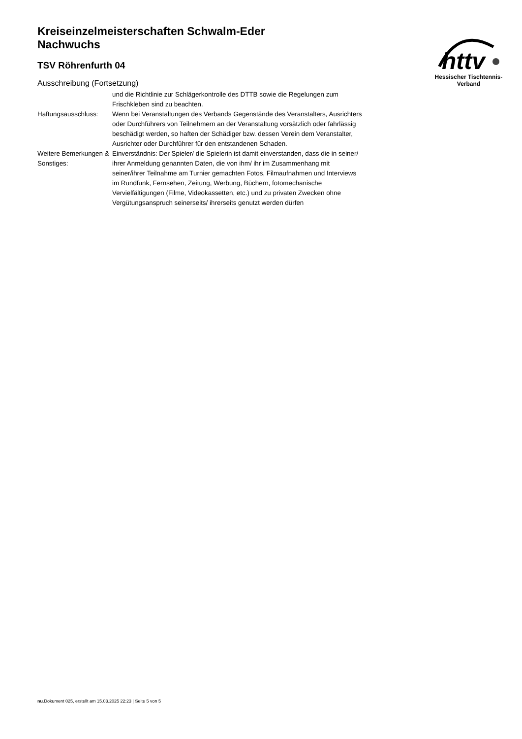httv
Hessischer Tischtennis-Verband
Kreiseinzelmeisterschaften Schwalm-Eder
Nachwuchs
TSV Röhrenfurth 04
Ausschreibung (Fortsetzung)
| | und die Richtlinie zur Schlägerkontrolle des DTTB sowie die Regelungen zum Frischkleben sind zu beachten. |
| Haftungsausschluss: | Wenn bei Veranstaltungen des Verbands Gegenstände des Veranstalters, Ausrichters oder Durchführers von Teilnehmern an der Veranstaltung vorsätzlich oder fahrlässig beschädigt werden, so haften der Schädiger bzw. dessen Verein dem Veranstalter, Ausrichter oder Durchführer für den entstandenen Schaden. |
| Weitere Bemerkungen & Sonstiges: | Einverständnis: Der Spieler/ die Spielerin ist damit einverstanden, dass die in seiner/ ihrer Anmeldung genannten Daten, die von ihm/ ihr im Zusammenhang mit seiner/ihrer Teilnahme am Turnier gemachten Fotos, Filmaufnahmen und Interviews im Rundfunk, Fernsehen, Zeitung, Werbung, Büchern, fotomechanische Vervielfältigungen (Filme, Videokassetten, etc.) und zu privaten Zwecken ohne Vergütungsanspruch seinerseits/ ihrerseits genutzt werden dürfen |
nu.Dokument 025, erstellt am 15.03.2025 22:23 | Seite 5 von 5